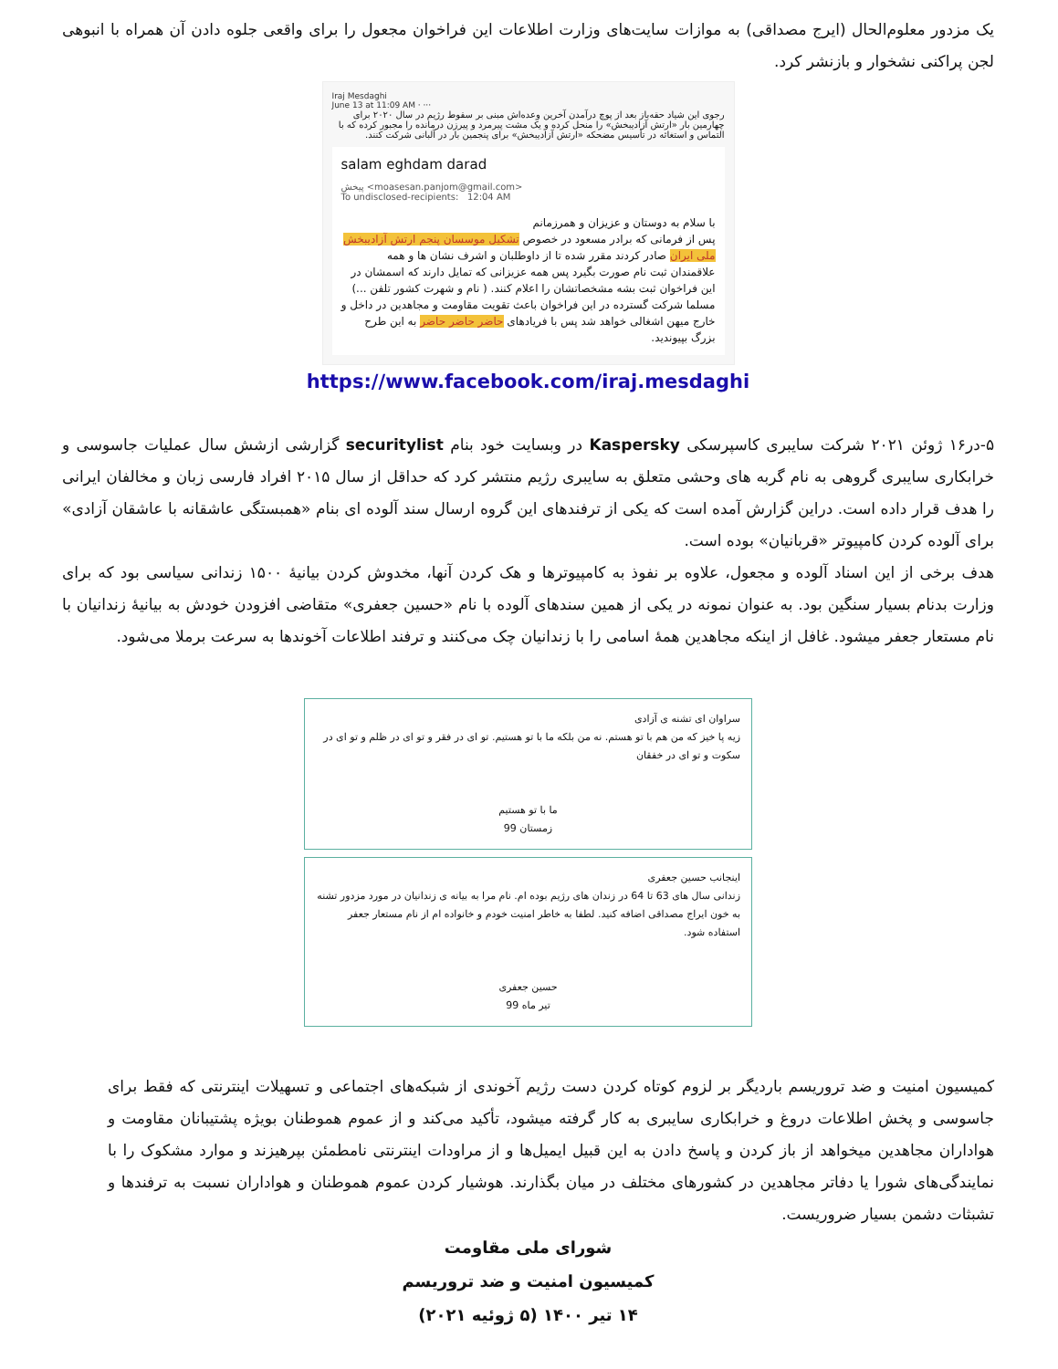یک مزدور معلوم‌الحال (ایرج مصداقی) به موازات سایت‌های وزارت اطلاعات این فراخوان مجعول را برای واقعی جلوه دادن آن همراه با انبوهی لجن پراکنی نشخوار و بازنشر کرد.
Iraj Mesdaghi
June 13 at 11:09 AM · ···
رجوی این شیاد حقه‌باز بعد از پوچ درآمدن آخرین وعده‌اش مبنی بر سقوط رژیم در سال ۲۰۲۰ برای چهارمین بار «ارتش آزادیبخش» را منحل کرده و یک مشت پیرمرد و پیرزن درمانده را مجبور کرده که با التماس و استغاثه در تأسیس مضحکه «ارتش آزادیبخش» برای پنجمین بار در آلبانی شرکت کنند.
salam eghdam darad
پیخش <moasesan.panjom@gmail.com>
To undisclosed-recipients: 12:04 AM
با سلام به دوستان و عزیزان و همرزمانم
پس از فرمانی که برادر مسعود در خصوص تشکیل موسسان پنجم ارتش آزادیبخش ملی ایران صادر کردند مقرر شده تا از داوطلبان و اشرف نشان ها و همه علاقمندان ثبت نام صورت بگیرد پس همه عزیزانی که تمایل دارند که اسمشان در این فراخوان ثبت بشه مشخصاتشان را اعلام کنند. ( نام و شهرت کشور تلفن ...) مسلما شرکت گسترده در این فراخوان باعث تقویت مقاومت و مجاهدین در داخل و خارج میهن اشغالی خواهد شد پس با فریادهای حاضر حاضر حاضر به این طرح بزرگ بپیوندید.
https://www.facebook.com/iraj.mesdaghi
۵-در۱۶ ژوئن ۲۰۲۱ شرکت سایبری کاسپرسکی Kaspersky در وبسایت خود بنام securitylist گزارشی ازشش سال عملیات جاسوسی و خرابکاری سایبری گروهی به نام گربه های وحشی متعلق به سایبری رژیم منتشر کرد که حداقل از سال ۲۰۱۵ افراد فارسی زبان و مخالفان ایرانی را هدف قرار داده است. دراین گزارش آمده است که یکی از ترفندهای این گروه ارسال سند آلوده ای بنام «همبستگی عاشقانه با عاشقان آزادی» برای آلوده کردن کامپیوتر «قربانیان» بوده است.
هدف برخی از این اسناد آلوده و مجعول، علاوه بر نفوذ به کامپیوترها و هک کردن آنها، مخدوش کردن بیانیهٔ ۱۵۰۰ زندانی سیاسی بود که برای وزارت بدنام بسیار سنگین بود. به عنوان نمونه در یکی از همین سندهای آلوده با نام «حسین جعفری» متقاضی افزودن خودش به بیانیهٔ زندانیان با نام مستعار جعفر میشود. غافل از اینکه مجاهدین همهٔ اسامی را با زندانیان چک می‌کنند و ترفند اطلاعات آخوندها به سرعت برملا می‌شود.
سراوان ای تشنه ی آزادی
زیه پا خیز که من هم با تو هستم. نه من بلکه ما با تو هستیم. تو ای در فقر و تو ای در ظلم و تو ای در سکوت و تو ای در خفقان
ما با تو هستیم
زمستان 99
اینجانب حسین جعفری
زندانی سال های 63 تا 64 در زندان های رژیم بوده ام. نام مرا به بیانه ی زندانیان در مورد مزدور تشنه به خون ایراج مصداقی اضافه کنید. لطفا به خاطر امنیت خودم و خانواده ام از نام مستعار جعفر استفاده شود.
حسین جعفری
تیر ماه 99
کمیسیون امنیت و ضد تروریسم باردیگر بر لزوم کوتاه کردن دست رژیم آخوندی از شبکه‌های اجتماعی و تسهیلات اینترنتی که فقط برای جاسوسی و پخش اطلاعات دروغ و خرابکاری سایبری به کار گرفته میشود، تأکید می‌کند و از عموم هموطنان بویژه پشتیبانان مقاومت و هواداران مجاهدین میخواهد از باز کردن و پاسخ دادن به این قبیل ایمیل‌ها و از مراودات اینترنتی نامطمئن بپرهیزند و موارد مشکوک را با نمایندگی‌های شورا یا دفاتر مجاهدین در کشورهای مختلف در میان بگذارند. هوشیار کردن عموم هموطنان و هواداران نسبت به ترفندها و تشبثات دشمن بسیار ضروریست.
شورای ملی مقاومت
کمیسیون امنیت و ضد تروریسم
۱۴ تیر ۱۴۰۰ (۵ ژوئیه ۲۰۲۱)